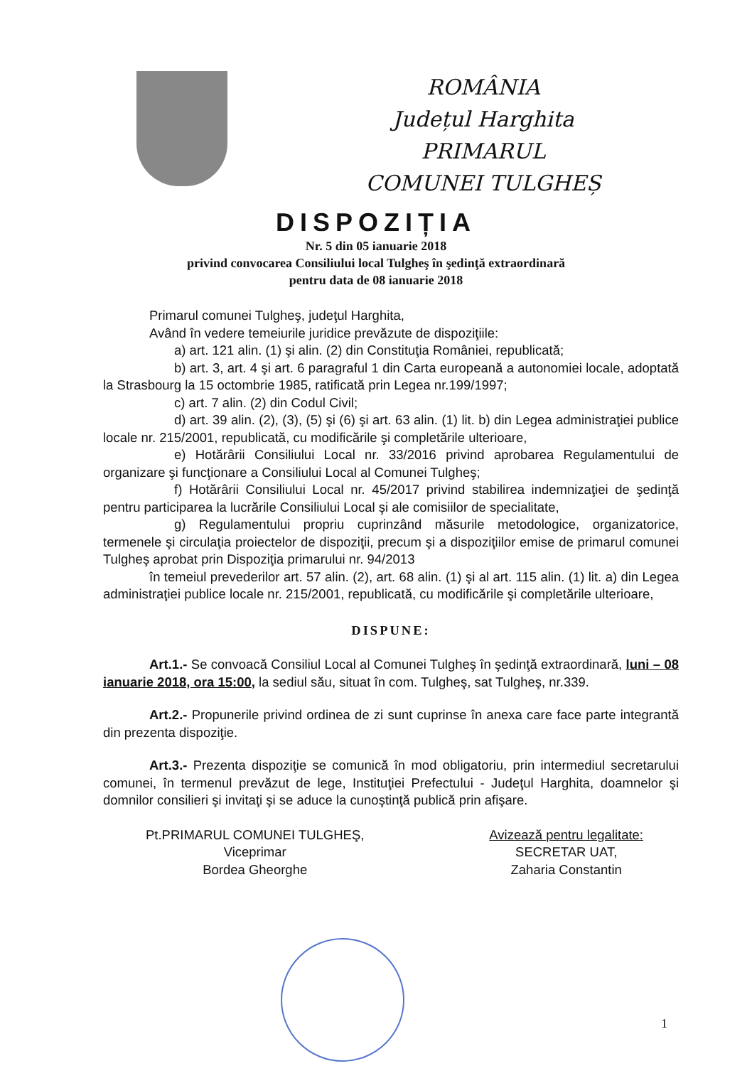ROMÂNIA
Județul Harghita
PRIMARUL
COMUNEI TULGHEȘ
DISPOZIȚIA
Nr. 5 din 05 ianuarie 2018
privind convocarea Consiliului local Tulgheş în şedinţă extraordinară
pentru data de 08 ianuarie 2018
Primarul comunei Tulgheş, judeţul Harghita,
Având în vedere temeiurile juridice prevăzute de dispoziţiile:
a) art. 121 alin. (1) şi alin. (2) din Constituţia României, republicată;
b) art. 3, art. 4 şi art. 6 paragraful 1 din Carta europeană a autonomiei locale, adoptată la Strasbourg la 15 octombrie 1985, ratificată prin Legea nr.199/1997;
c) art. 7 alin. (2) din Codul Civil;
d) art. 39 alin. (2), (3), (5) şi (6) şi art. 63 alin. (1) lit. b) din Legea administraţiei publice locale nr. 215/2001, republicată, cu modificările şi completările ulterioare,
e) Hotărârii Consiliului Local nr. 33/2016 privind aprobarea Regulamentului de organizare şi funcţionare a Consiliului Local al Comunei Tulgheş;
f) Hotărârii Consiliului Local nr. 45/2017 privind stabilirea indemnizaţiei de şedinţă pentru participarea la lucrările Consiliului Local şi ale comisiilor de specialitate,
g) Regulamentului propriu cuprinzând măsurile metodologice, organizatorice, termenele şi circulaţia proiectelor de dispoziţii, precum şi a dispoziţiilor emise de primarul comunei Tulgheş aprobat prin Dispoziţia primarului nr. 94/2013
în temeiul prevederilor art. 57 alin. (2), art. 68 alin. (1) şi al art. 115 alin. (1) lit. a) din Legea administraţiei publice locale nr. 215/2001, republicată, cu modificările şi completările ulterioare,
DISPUNE:
Art.1.- Se convoacă Consiliul Local al Comunei Tulgheş în şedinţă extraordinară, luni – 08 ianuarie 2018, ora 15:00, la sediul său, situat în com. Tulgheş, sat Tulgheş, nr.339.
Art.2.- Propunerile privind ordinea de zi sunt cuprinse în anexa care face parte integrantă din prezenta dispoziţie.
Art.3.- Prezenta dispoziţie se comunică în mod obligatoriu, prin intermediul secretarului comunei, în termenul prevăzut de lege, Instituţiei Prefectului - Judeţul Harghita, doamnelor şi domnilor consilieri şi invitaţi şi se aduce la cunoştinţă publică prin afişare.
Pt.PRIMARUL COMUNEI TULGHEŞ,
Viceprimar
Bordea Gheorghe
Avizează pentru legalitate:
SECRETAR UAT,
Zaharia Constantin
1